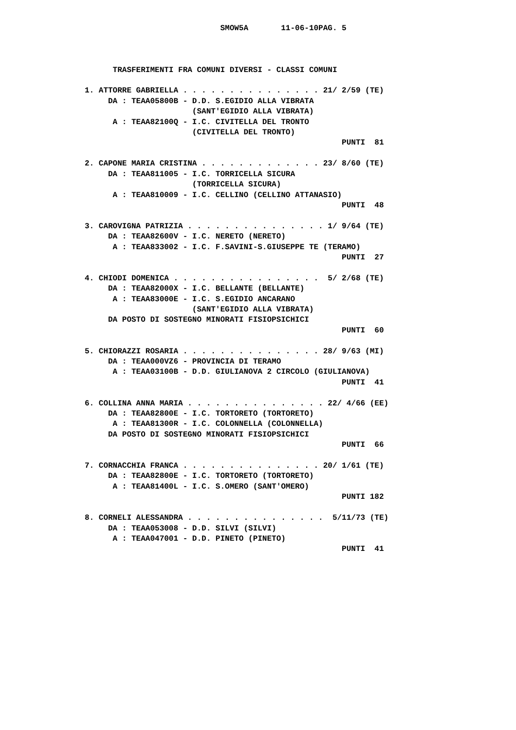SMOW5A       11-06-10PAG. 5



      TRASFERIMENTI FRA COMUNI DIVERSI - CLASSI COMUNI

1. ATTORRE GABRIELLA . . . . . . . . . . . . . . . 21/ 2/59 (TE)
     DA : TEAA05800B - D.D. S.EGIDIO ALLA VIBRATA
                       (SANT'EGIDIO ALLA VIBRATA)
      A : TEAA82100Q - I.C. CIVITELLA DEL TRONTO
                       (CIVITELLA DEL TRONTO)
                                                       PUNTI  81

2. CAPONE MARIA CRISTINA . . . . . . . . . . . . . 23/ 8/60 (TE)
     DA : TEAA811005 - I.C. TORRICELLA SICURA
                       (TORRICELLA SICURA)
      A : TEAA810009 - I.C. CELLINO (CELLINO ATTANASIO)
                                                       PUNTI  48

3. CAROVIGNA PATRIZIA . . . . . . . . . . . . . . . 1/ 9/64 (TE)
     DA : TEAA82600V - I.C. NERETO (NERETO)
      A : TEAA833002 - I.C. F.SAVINI-S.GIUSEPPE TE (TERAMO)
                                                       PUNTI  27

4. CHIODI DOMENICA . . . . . . . . . . . . . . . .  5/ 2/68 (TE)
     DA : TEAA82000X - I.C. BELLANTE (BELLANTE)
      A : TEAA83000E - I.C. S.EGIDIO ANCARANO
                       (SANT'EGIDIO ALLA VIBRATA)
     DA POSTO DI SOSTEGNO MINORATI FISIOPSICHICI
                                                       PUNTI  60

5. CHIORAZZI ROSARIA . . . . . . . . . . . . . . . 28/ 9/63 (MI)
     DA : TEAA000VZ6 - PROVINCIA DI TERAMO
      A : TEAA03100B - D.D. GIULIANOVA 2 CIRCOLO (GIULIANOVA)
                                                       PUNTI  41

6. COLLINA ANNA MARIA . . . . . . . . . . . . . . . 22/ 4/66 (EE)
     DA : TEAA82800E - I.C. TORTORETO (TORTORETO)
      A : TEAA81300R - I.C. COLONNELLA (COLONNELLA)
     DA POSTO DI SOSTEGNO MINORATI FISIOPSICHICI
                                                       PUNTI  66

7. CORNACCHIA FRANCA . . . . . . . . . . . . . . . 20/ 1/61 (TE)
     DA : TEAA82800E - I.C. TORTORETO (TORTORETO)
      A : TEAA81400L - I.C. S.OMERO (SANT'OMERO)
                                                       PUNTI 182

8. CORNELI ALESSANDRA . . . . . . . . . . . . . . .  5/11/73 (TE)
     DA : TEAA053008 - D.D. SILVI (SILVI)
      A : TEAA047001 - D.D. PINETO (PINETO)
                                                       PUNTI  41